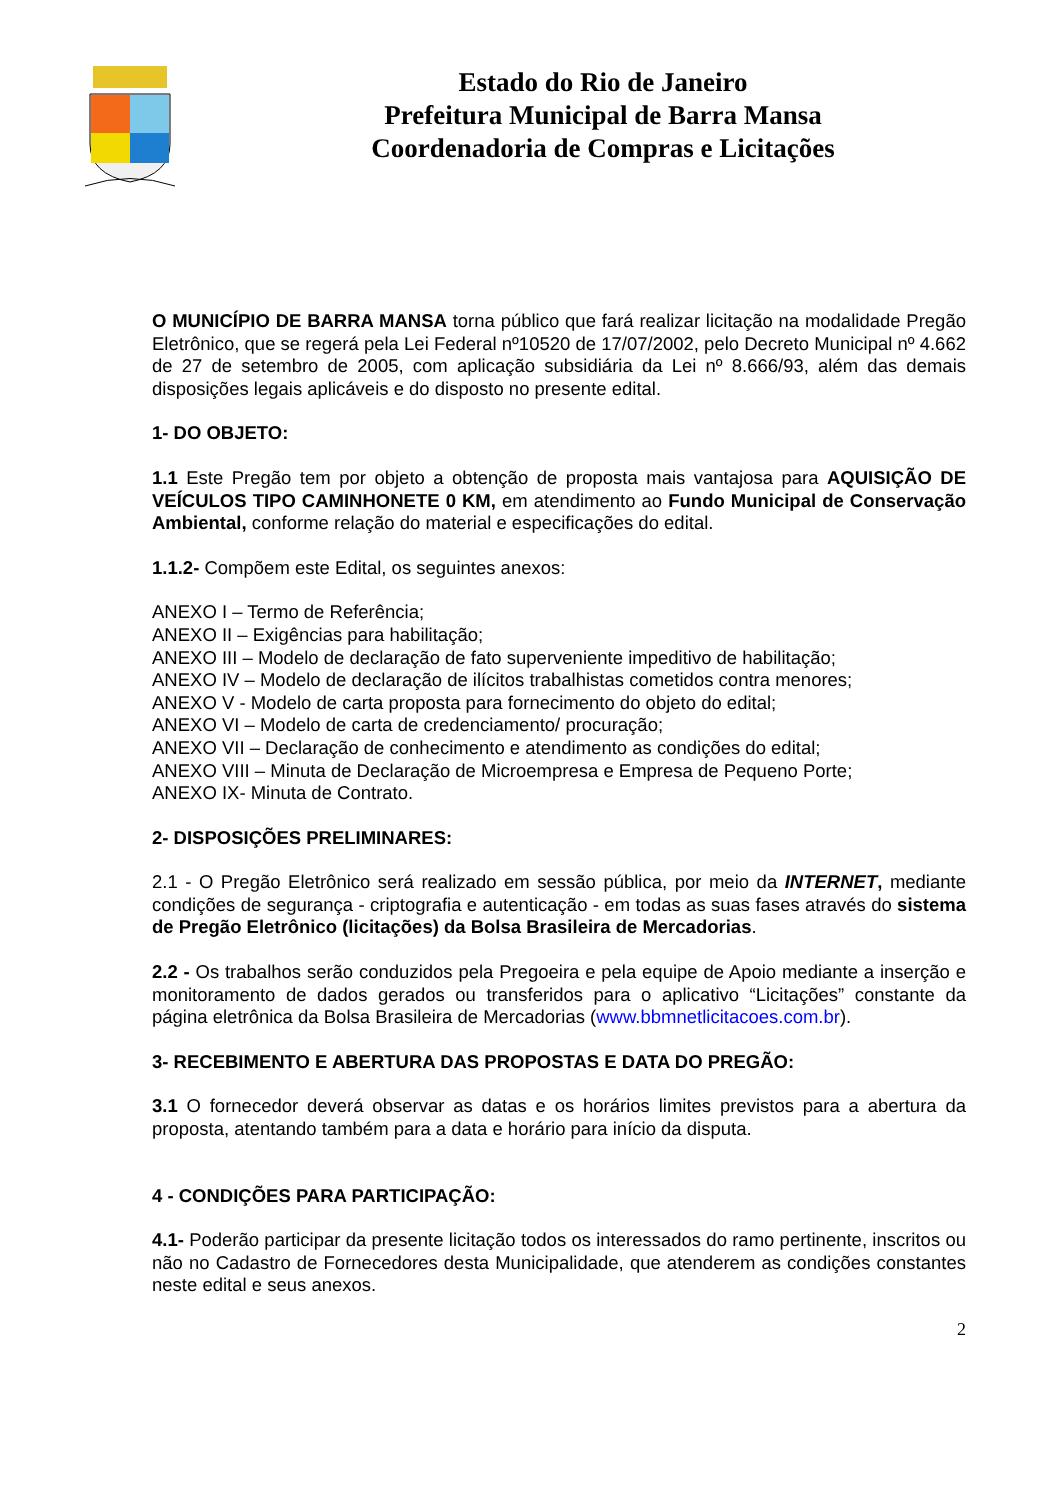Estado do Rio de Janeiro
Prefeitura Municipal de Barra Mansa
Coordenadoria de Compras e Licitações
O MUNICÍPIO DE BARRA MANSA torna público que fará realizar licitação na modalidade Pregão Eletrônico, que se regerá pela Lei Federal nº10520 de 17/07/2002, pelo Decreto Municipal nº 4.662 de 27 de setembro de 2005, com aplicação subsidiária da Lei nº 8.666/93, além das demais disposições legais aplicáveis e do disposto no presente edital.
1- DO OBJETO:
1.1 Este Pregão tem por objeto a obtenção de proposta mais vantajosa para AQUISIÇÃO DE VEÍCULOS TIPO CAMINHONETE 0 KM, em atendimento ao Fundo Municipal de Conservação Ambiental, conforme relação do material e especificações do edital.
1.1.2- Compõem este Edital, os seguintes anexos:
ANEXO I – Termo de Referência;
ANEXO II – Exigências para habilitação;
ANEXO III – Modelo de declaração de fato superveniente impeditivo de habilitação;
ANEXO IV – Modelo de declaração de ilícitos trabalhistas cometidos contra menores;
ANEXO V - Modelo de carta proposta para fornecimento do objeto do edital;
ANEXO VI – Modelo de carta de credenciamento/ procuração;
ANEXO VII – Declaração de conhecimento e atendimento as condições do edital;
ANEXO VIII – Minuta de Declaração de Microempresa e Empresa de Pequeno Porte;
ANEXO IX- Minuta de Contrato.
2- DISPOSIÇÕES PRELIMINARES:
2.1 - O Pregão Eletrônico será realizado em sessão pública, por meio da INTERNET, mediante condições de segurança - criptografia e autenticação - em todas as suas fases através do sistema de Pregão Eletrônico (licitações) da Bolsa Brasileira de Mercadorias.
2.2 - Os trabalhos serão conduzidos pela Pregoeira e pela equipe de Apoio mediante a inserção e monitoramento de dados gerados ou transferidos para o aplicativo “Licitações” constante da página eletrônica da Bolsa Brasileira de Mercadorias (www.bbmnetlicitacoes.com.br).
3- RECEBIMENTO E ABERTURA DAS PROPOSTAS E DATA DO PREGÃO:
3.1 O fornecedor deverá observar as datas e os horários limites previstos para a abertura da proposta, atentando também para a data e horário para início da disputa.
4 - CONDIÇÕES PARA PARTICIPAÇÃO:
4.1- Poderão participar da presente licitação todos os interessados do ramo pertinente, inscritos ou não no Cadastro de Fornecedores desta Municipalidade, que atenderem as condições constantes neste edital e seus anexos.
2